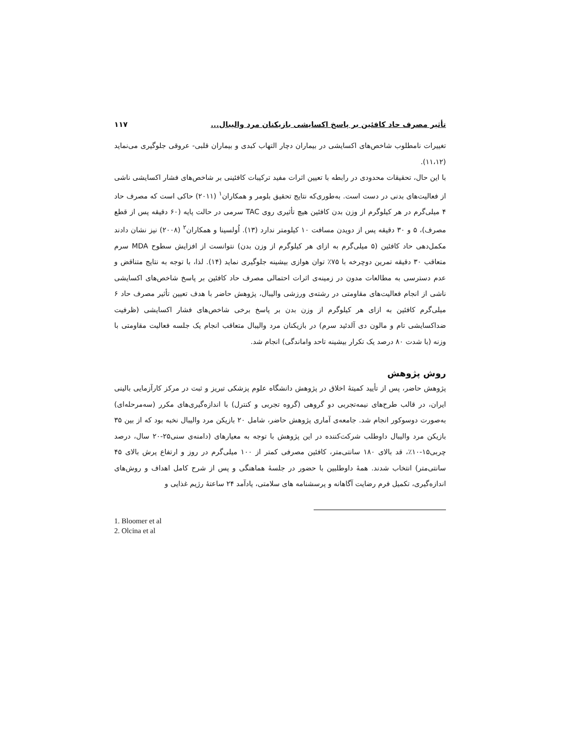تأثیر مصرف حاد کافئین بر پاسخ اکسایشی بازیکنان مرد والیبال... ۱۱۷
تغییرات نامطلوب شاخص‌های اکسایشی در بیماران دچار التهاب کبدی و بیماران قلبی- عروقی جلوگیری می‌نماید (۱۱،۱۲).
با این حال، تحقیقات محدودی در رابطه با تعیین اثرات مفید ترکیبات کافئینی بر شاخص‌های فشار اکسایشی ناشی از فعالیت‌های بدنی در دست است. به‌طوری‌که نتایج تحقیق بلومر و همکاران<sup>۱</sup> (۲۰۱۱) حاکی است که مصرف حاد ۴ میلی‌گرم در هر کیلوگرم از وزن بدن کافئین هیچ تأثیری روی TAC سرمی در حالت پایه (۶۰ دقیقه پس از قطع مصرف)، ۵ و ۳۰ دقیقه پس از دویدن مسافت ۱۰ کیلومتر ندارد (۱۳). اُولسینا و همکاران<sup>۲</sup> (۲۰۰۸) نیز نشان دادند مکمل‌دهی حاد کافئین (۵ میلی‌گرم به ازای هر کیلوگرم از وزن بدن) نتوانست از افزایش سطوح MDA سرم متعاقب ۳۰ دقیقه تمرین دوچرخه با ۷۵٪ توان هوازی بیشینه جلوگیری نماید (۱۴). لذا، با توجه به نتایج متناقض و عدم دسترسی به مطالعات مدون در زمینه‌ی اثرات احتمالی مصرف حاد کافئین بر پاسخ شاخص‌های اکسایشی ناشی از انجام فعالیت‌های مقاومتی در رشته‌ی ورزشی والیبال، پژوهش حاضر با هدف تعیین تأثیر مصرف حاد ۶ میلی‌گرم کافئین به ازای هر کیلوگرم از وزن بدن بر پاسخ برخی شاخص‌های فشار اکسایشی (ظرفیت ضداکسایشی تام و مالون دی آلدئید سرم) در بازیکنان مرد والیبال متعاقب انجام یک جلسه فعالیت مقاومتی با وزنه (با شدت ۸۰ درصد یک تکرار بیشینه تاحد واماندگی) انجام شد.
روش پژوهش
پژوهش حاضر، پس از تأیید کمیتهٔ اخلاق در پژوهش دانشگاه علوم پزشکی تبریز و ثبت در مرکز کارآزمایی بالینی ایران، در قالب طرح‌های نیمه‌تجربی دو گروهی (گروه تجربی و کنترل) با اندازه‌گیری‌های مکرر (سه‌مرحله‌ای) به‌صورت دوسوکور انجام شد. جامعه‌ی آماری پژوهش حاضر، شامل ۲۰ بازیکن مرد والیبال نخبه بود که از بین ۳۵ بازیکن مرد والیبال داوطلب شرکت‌کننده در این پژوهش با توجه به معیارهای (دامنه‌ی سنی۲۵-۲۰ سال، درصد چربی۱۵-۱۰٪، قد بالای ۱۸۰ سانتی‌متر، کافئین مصرفی کمتر از ۱۰۰ میلی‌گرم در روز و ارتفاع پرش بالای ۴۵ سانتی‌متر) انتخاب شدند. همهٔ داوطلبین با حضور در جلسهٔ هماهنگی و پس از شرح کامل اهداف و روش‌های اندازه‌گیری، تکمیل فرم رضایت آگاهانه و پرسشنامه های سلامتی، یادآمد ۲۴ ساعتهٔ رژیم غذایی و
1. Bloomer et al
2. Olcina et al